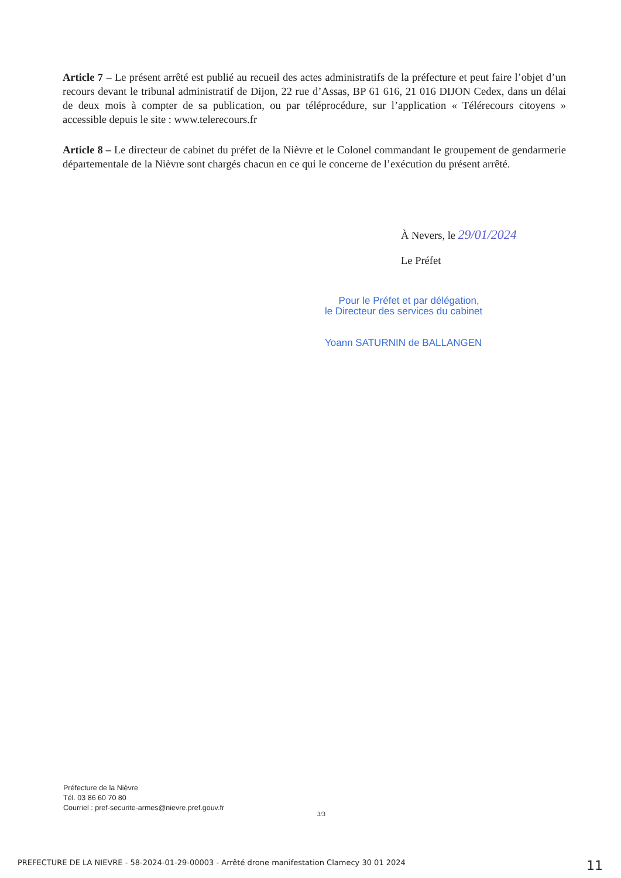Article 7 – Le présent arrêté est publié au recueil des actes administratifs de la préfecture et peut faire l’objet d’un recours devant le tribunal administratif de Dijon, 22 rue d’Assas, BP 61 616, 21 016 DIJON Cedex, dans un délai de deux mois à compter de sa publication, ou par téléprocédure, sur l’application « Télérecours citoyens » accessible depuis le site : www.telerecours.fr
Article 8 – Le directeur de cabinet du préfet de la Nièvre et le Colonel commandant le groupement de gendarmerie départementale de la Nièvre sont chargés chacun en ce qui le concerne de l’exécution du présent arrêté.
À Nevers, le 29/01/2024
Le Préfet
Pour le Préfet et par délégation,
le Directeur des services du cabinet
Yoann SATURNIN de BALLANGEN
Préfecture de la Nièvre
Tél. 03 86 60 70 80
Courriel : pref-securite-armes@nievre.pref.gouv.fr
3/3
PREFECTURE DE LA NIEVRE - 58-2024-01-29-00003 - Arrêté drone manifestation Clamecy 30 01 2024 11